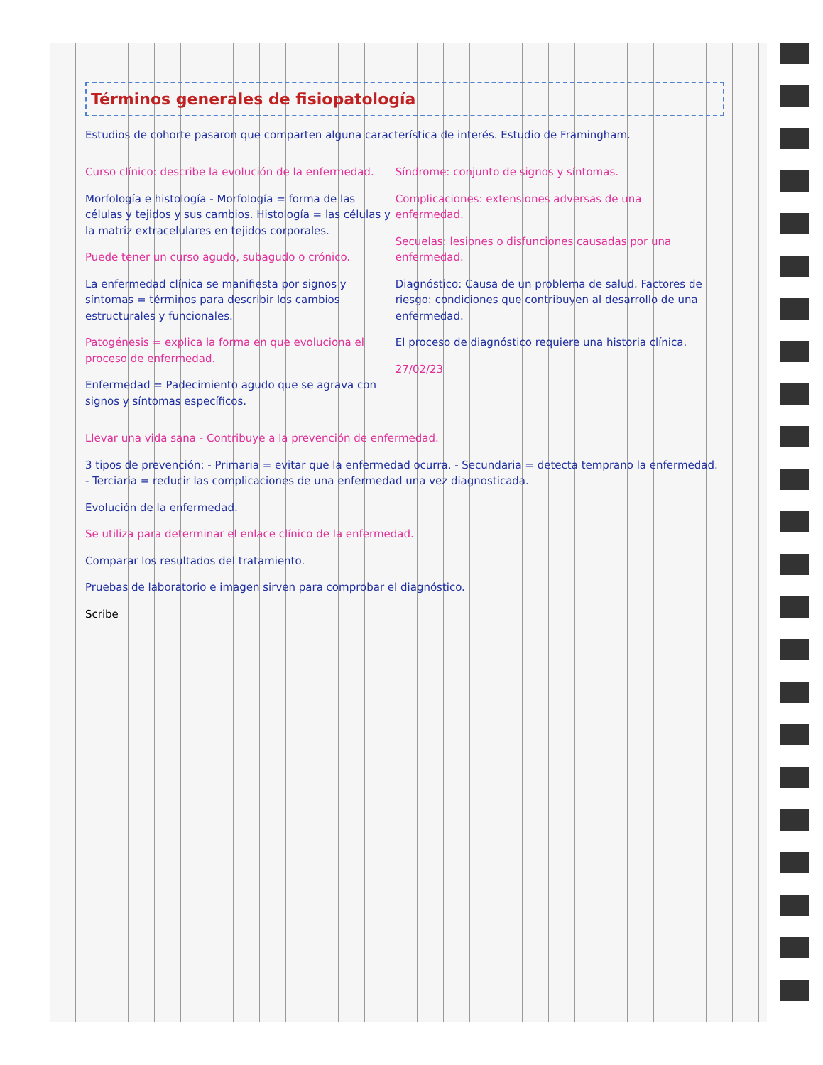Términos generales de fisiopatología
Estudios de cohorte pasaron que comparten alguna característica de interés. Estudio de Framingham.
Curso clínico: describe la evolución de la enfermedad.
Morfología e histología - Morfología = forma de las células y tejidos y sus cambios. Histología = las células y la matriz extracelulares en tejidos corporales.
Puede tener un curso agudo, subagudo o crónico.
La enfermedad clínica se manifiesta por signos y síntomas = términos para describir los cambios estructurales y funcionales.
Patogénesis = explica la forma en que evoluciona el proceso de enfermedad.
Enfermedad = Padecimiento agudo que se agrava con signos y síntomas específicos.
Síndrome: conjunto de signos y síntomas.
Complicaciones: extensiones adversas de una enfermedad.
Secuelas: lesiones o disfunciones causadas por una enfermedad.
Diagnóstico: Causa de un problema de salud. Factores de riesgo: condiciones que contribuyen al desarrollo de una enfermedad.
El proceso de diagnóstico requiere una historia clínica.
27/02/23
Llevar una vida sana - Contribuye a la prevención de enfermedad.
3 tipos de prevención: - Primaria = evitar que la enfermedad ocurra. - Secundaria = detecta temprano la enfermedad. - Terciaria = reducir las complicaciones de una enfermedad una vez diagnosticada.
Evolución de la enfermedad.
Se utiliza para determinar el enlace clínico de la enfermedad.
Comparar los resultados del tratamiento.
Pruebas de laboratorio e imagen sirven para comprobar el diagnóstico.
Scribe